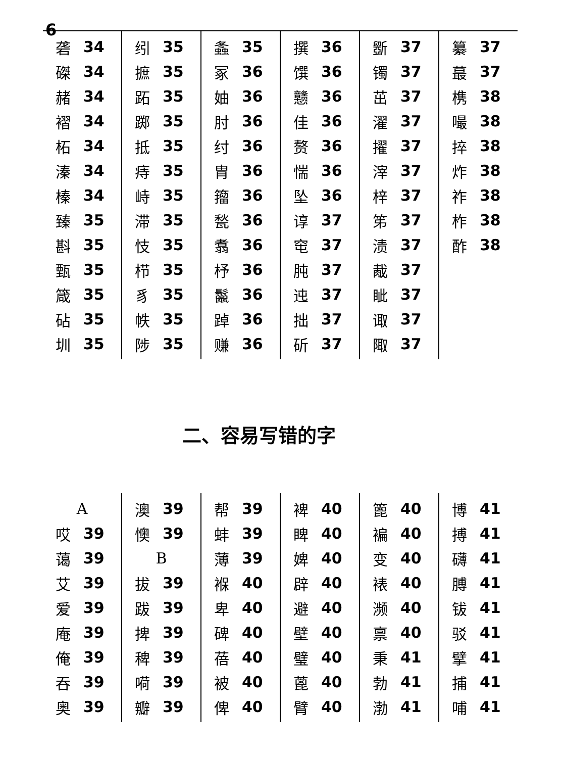6
砻 34
磔 34
赭 34
褶 34
柘 34
溱 34
榛 34
臻 35
斟 35
甄 35
箴 35
砧 35
圳 35
纼 35
摭 35
跖 35
踯 35
抵 35
痔 35
峙 35
滞 35
忮 35
栉 35
豸 35
帙 35
陟 35
螽 35
冢 36
妯 36
肘 36
纣 36
胄 36
籀 36
甃 36
翥 36
杼 36
鬣 36
踔 36
赚 36
撰 36
馔 36
戆 36
佳 36
赘 36
惴 36
坠 36
谆 37
窀 37
肫 37
迍 37
拙 37
斫 37
斵 37
镯 37
茁 37
濯 37
擢 37
滓 37
梓 37
笫 37
渍 37
胾 37
眦 37
诹 37
陬 37
纂 37
蕞 37
槜 38
嘬 38
捽 38
炸 38
祚 38
柞 38
酢 38
二、容易写错的字
A
哎 39
蔼 39
艾 39
爱 39
庵 39
俺 39
吞 39
奥 39
澳 39
懊 39
B
拔 39
跋 39
捭 39
稗 39
嗬 39
瓣 39
帮 39
蚌 39
薄 39
褓 40
卑 40
碑 40
蓓 40
被 40
俾 40
裨 40
睥 40
婢 40
辟 40
避 40
壁 40
璧 40
蓖 40
臂 40
篦 40
褊 40
变 40
裱 40
濒 40
禀 40
秉 41
勃 41
渤 41
博 41
搏 41
礴 41
膊 41
钹 41
驳 41
擘 41
捕 41
哺 41